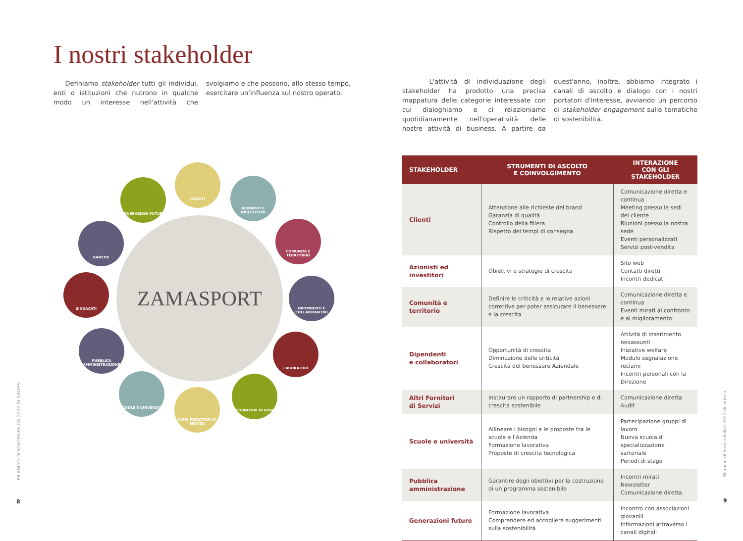I nostri stakeholder
Definiamo stakeholder tutti gli individui, enti o istituzioni che nutrono in qualche modo un interesse nell'attività che svolgiamo e che possono, allo stesso tempo, esercitare un'influenza sul nostro operato.
L'attività di individuazione degli stakeholder ha prodotto una precisa mappatura delle categorie interessate con cui dialoghiamo e ci relazioniamo quotidianamente nell'operatività delle nostre attività di business. A partire da quest'anno, inoltre, abbiamo integrato i canali di ascolto e dialogo con i nostri portatori d'interesse, avviando un percorso di stakeholder engagement sulle tematiche di sostenibilità.
ZAMASPORT
CLIENTI
AZIONISTI E INVESTITORI
COMUNITÀ E TERRITORIO
DIPENDENTI E COLLABORATORI
LABORATORI
FORNITORI DI BENI
ALTRI FORNITORI DI SERVIZI
SCUOLE E UNIVERSITÀ
PUBBLICA AMMINISTRAZIONE
SINDACATI
BANCHE
GENERAZIONI FUTURE
| STAKEHOLDER | STRUMENTI DI ASCOLTO E COINVOLGIMENTO | INTERAZIONE CON GLI STAKEHOLDER |
| --- | --- | --- |
| Clienti | Attenzione alle richieste del brand Garanzia di qualità Controllo della filiera Rispetto dei tempi di consegna | Comunicazione diretta e continua Meeting presso le sedi del cliente Riunioni presso la nostra sede Eventi personalizzati Servizi post-vendita |
| Azionisti ed investitori | Obiettivi e strategie di crescita | Sito web Contatti diretti Incontri dedicati |
| Comunità e territorio | Definire le criticità e le relative azioni correttive per poter assicurare il benessere e la crescita | Comunicazione diretta e continua Eventi mirati al confronto e al miglioramento |
| Dipendenti e collaboratori | Opportunità di crescita Diminuzione delle criticità Crescita del benessere Aziendale | Attività di inserimento neoassunti Iniziative welfare Modulo segnalazione reclami Incontri personali con la Direzione |
| Altri Fornitori di Servizi | Instaurare un rapporto di partnership e di crescita sostenibile | Comunicazione diretta Audit |
| Scuole e università | Allineare i bisogni e le proposte tra le scuole e l'Azienda Formazione lavorativa Proposte di crescita tecnologica | Partecipazione gruppi di lavoro Nuova scuola di specializzazione sartoriale Periodi di stage |
| Pubblica amministrazione | Garantire degli obiettivi per la costruzione di un programma sostenibile | Incontri mirati Newsletter Comunicazione diretta |
| Generazioni future | Formazione lavorativa Comprendere ed accogliere suggerimenti sulla sostenibilità | Incontro con associazioni giovanili Informazioni attraverso i canali digitali |
BILANCIO DI SOSTENIBILITÀ 2022 DI SINTESI
8
Bilancio di Sostenibilità 2022 di sintesi
9